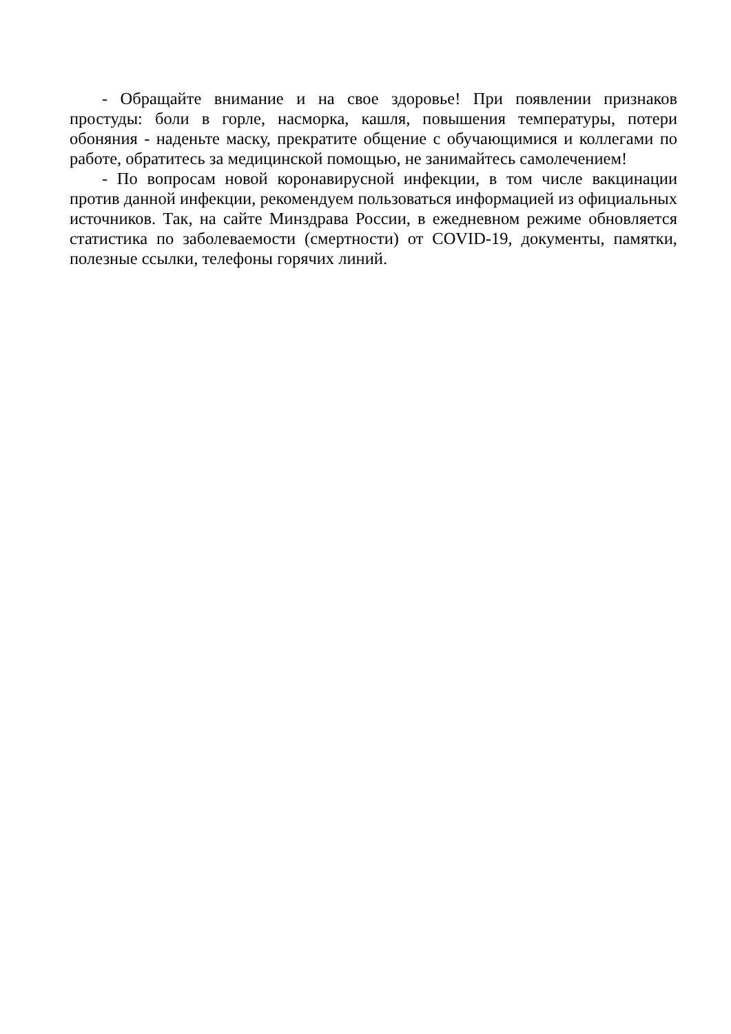- Обращайте внимание и на свое здоровье! При появлении признаков простуды: боли в горле, насморка, кашля, повышения температуры, потери обоняния - наденьте маску, прекратите общение с обучающимися и коллегами по работе, обратитесь за медицинской помощью, не занимайтесь самолечением!
- По вопросам новой коронавирусной инфекции, в том числе вакцинации против данной инфекции, рекомендуем пользоваться информацией из официальных источников. Так, на сайте Минздрава России, в ежедневном режиме обновляется статистика по заболеваемости (смертности) от COVID-19, документы, памятки, полезные ссылки, телефоны горячих линий.